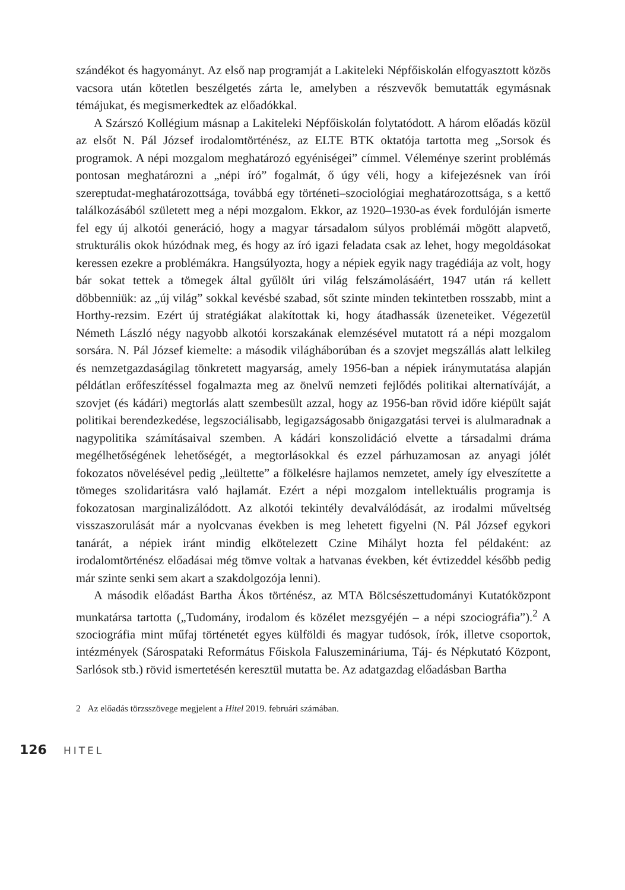szándékot és hagyományt. Az első nap programját a Lakiteleki Népfőiskolán elfogyasztott közös vacsora után kötetlen beszélgetés zárta le, amelyben a részvevők bemutatták egymásnak témájukat, és megismerkedtek az előadókkal.
A Szárszó Kollégium másnap a Lakiteleki Népfőiskolán folytatódott. A három előadás közül az elsőt N. Pál József irodalomtörténész, az ELTE BTK oktatója tartotta meg „Sorsok és programok. A népi mozgalom meghatározó egyéniségei” címmel. Véleménye szerint problémás pontosan meghatározni a „népi író” fogalmát, ő úgy véli, hogy a kifejezésnek van írói szereptudat-meghatározottsága, továbbá egy történeti–szociológiai meghatározottsága, s a kettő találkozásából született meg a népi mozgalom. Ekkor, az 1920–1930-as évek fordulóján ismerte fel egy új alkotói generáció, hogy a magyar társadalom súlyos problémái mögött alapvető, strukturális okok húzódnak meg, és hogy az író igazi feladata csak az lehet, hogy megoldásokat keressen ezekre a problémákra. Hangsúlyozta, hogy a népiek egyik nagy tragédiája az volt, hogy bár sokat tettek a tömegek által gyűlölt úri világ felszámolásáért, 1947 után rá kellett döbbenniük: az „új világ” sokkal kevésbé szabad, sőt szinte minden tekintetben rosszabb, mint a Horthy-rezsim. Ezért új stratégiákat alakítottak ki, hogy átadhassák üzeneteiket. Végezetül Németh László négy nagyobb alkotói korszakának elemzésével mutatott rá a népi mozgalom sorsára. N. Pál József kiemelte: a második világháborúban és a szovjet megszállás alatt lelkileg és nemzetgazdaságilag tönkretett magyarság, amely 1956-ban a népiek iránymutatása alapján példátlan erőfeszítéssel fogalmazta meg az önelvű nemzeti fejlődés politikai alternatíváját, a szovjet (és kádári) megtorlás alatt szembesült azzal, hogy az 1956-ban rövid időre kiépült saját politikai berendezkedése, legszociálisabb, legigazságosabb önigazgatási tervei is alulmaradnak a nagypolitika számításaival szemben. A kádári konszolidáció elvette a társadalmi dráma megélhetőségének lehetőségét, a megtorlásokkal és ezzel párhuzamosan az anyagi jólét fokozatos növelésével pedig „leültette” a fölkelésre hajlamos nemzetet, amely így elveszítette a tömeges szolidaritásra való hajlamát. Ezért a népi mozgalom intellektuális programja is fokozatosan marginalizálódott. Az alkotói tekintély devalválódását, az irodalmi műveltség visszaszorulását már a nyolcvanas években is meg lehetett figyelni (N. Pál József egykori tanárát, a népiek iránt mindig elkötelezett Czine Mihályt hozta fel példaként: az irodalomtörténész előadásai még tömve voltak a hatvanas években, két évtizeddel később pedig már szinte senki sem akart a szakdolgozója lenni).
A második előadást Bartha Ákos történész, az MTA Bölcsészettudományi Kutatóközpont munkatársa tartotta („Tudomány, irodalom és közélet mezsgyéjén – a népi szociográfia”).<sup>2</sup> A szociográfia mint műfaj történetét egyes külföldi és magyar tudósok, írók, illetve csoportok, intézmények (Sárospataki Református Főiskola Faluszemináriuma, Táj- és Népkutató Központ, Sarlósok stb.) rövid ismertetésén keresztül mutatta be. Az adatgazdag előadásban Bartha
2 Az előadás törzsszövege megjelent a Hitel 2019. februári számában.
126 HITEL